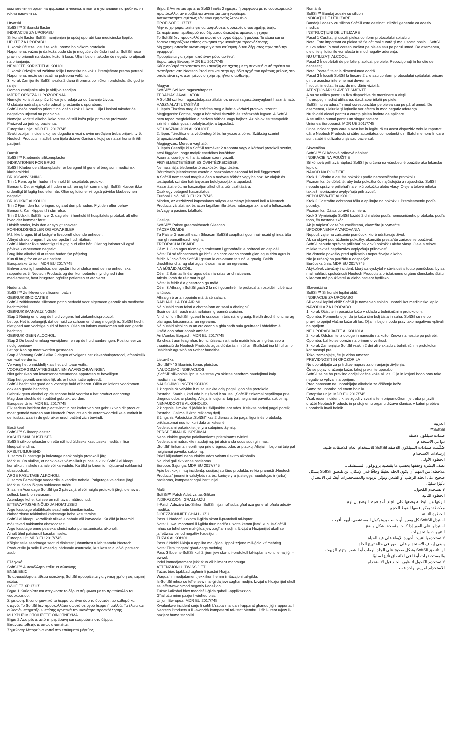компетентния орган на държавата членка, в която е установен потребителят и/или пациентът.
Hrvatski
SoftSil™ Silikonski flaster
INDIKACIJE ZA UPORABU
Silikonski flaster SoftSil namijenjen je općoj uporabi kao medicinsko ljepilo.
UPUTE ZA UPORABU
1. korak Očistite i osušite kožu prema bolničkom protokolu.
Napomena: važno je da koža bude što je moguće više čista i suha. SoftSil neće pravilno prionuti na vlažnu kožu ili kosu. Ulja i losioni također će negativno utjecati na prianjanje.
NEMOJTE KORISTITI ALKOHOL.
2. korak Odvojite od zaštitne folije i nanesite na kožu. Premještate prema potrebi.
Napomena: može se rezati na potrebnu veličinu.
3. korak Zamijenite SoftSil svaka 2 dana ili prema bolničkom protokolu, što god je ranije.
Odmah zamijenite ako je vidljivo zaprljan.
MJERE OPREZA I UPOZORENJA
Nemojte koristiti za pričvršćivanje uređaja za održavanje života.
U slučaju nadražaja kože odmah prestanite s uporabom.
SoftSil neće pravilno prionuti na vlažnu kožu ili kosu. Ulja i losioni također će negativno utjecati na prianjanje.
Nemojte koristiti alkohol kako biste očistili kožu prije primjene proizvoda.
Proizvod za jednog pacijenta.
Europska unija: MDR EU 2017/745
Svaki ozbiljan incident koji se dogodio u vezi s ovim uređajem treba prijaviti tvrtki Neotech Products i nadležnom tijelu države članice u kojoj se nalazi korisnik i/ili pacijent.
Dansk
SoftSil™ Klæbende silikoneplaster
INDIKATIONER FOR BRUG
SoftSil Klæbende silikoneplaster er beregnet til generel brug som medicinsk klæbemiddel.
BRUGSANVISNING
Trin 1 Rens og tør huden i henhold til hospitalets protokol.
Bemærk: Det er vigtigt, at huden er så ren og tør som muligt. SoftSil klæber ikke ordentligt til fugtig hud eller hår. Olier og lotioner vil også påvirke klæbeevnen negativt.
BRUG IKKE ALKOHOL.
Trin 2 Fjern den fra foringen, og sæt den på huden. Flyt den efter behov.
Bemærk: Kan klippes til i størrelse.
Trin 3 Udskift SoftSil hver 2. dag eller i henhold til hospitalets protokol, alt efter hvad der kommer først.
Udskift straks, hvis den er synligt snavset.
FORHOLDSREGLER OG ADVARSLER
Må ikke bruges til at fastgøre livsopretholdende enheder.
Afbryd straks brugen, hvis der opstår hudirritation.
SoftSil klæber ikke ordentligt til fugtig hud eller hår. Olier og lotioner vil også påvirke klæbeevnen negativt.
Brug ikke alkohol til at rense huden før påføring.
Kun til brug for en enkelt patient.
Europæiske Union: MDR EU 2017/745
Enhver alvorlig hændelse, der opstår i forbindelse med denne enhed, skal rapporteres til Neotech Products og den kompetente myndighed i den medlemsstat, hvor brugeren og/eller patienten er etableret.
Nederlands
SoftSil™ Zelfklevende siliconen patch
GEBRUIKSINDICATIES
SoftSil zelfklevende siliconen patch bedoeld voor algemeen gebruik als medische hechtmiddel.
GEBRUIKSAANWIJZINGEN
Stap 1 Reinig en droog de huid volgens het ziekenhuisprotocol.
Let op: Het is belangrijk dat de huid zo schoon en droog mogelijk is. SoftSil hecht niet goed aan vochtige huid of haren. Oliën en lotions voorkomen ook een goede hechting.
GEBRUIK GEEN ALCOHOL.
Stap 2 De beschermlaag verwijderen en op de huid aanbrengen. Positioneer zo nodig opnieuw.
Let op: Kan op maat worden gesneden.
Stap 3 Vervang SoftSil elke 2 dagen of volgens het ziekenhuisprotocol, afhankelijk van wat eerder is.
Vervang het onmiddellijk als het zichtbaar vuilis.
VOORZORGSMAATREGELEN EN WAARSCHUWINGEN
Niet gebruiken om levensondersteunende apparaten te beveiligen.
Stop het gebruik onmiddellijk als er huidirritatie optreedt.
SoftSil hecht niet goed aan vochtige huid of haren. Oliën en lotions voorkomen ook een goede hechting.
Gebruik geen alcohol op de schone huid voordat u het product aanbrengt.
Mag door slechts één patiënt gebruikt worden.
Europese Unie: MDR EU 2017/745
Elk serieus incident dat plaatsvindt in het kader van het gebruik van dit product, moet gemeld worden aan Neotech Products en de verantwoordelijke autoriteit in de lidstaat waarin de gebruiker en/of patiënt zich bevindt.
Eesti keel
SoftSil™ Silikoonplaaster
KASUTUSNÄIDUSTUSED
SoftSili silikoonplaaster on ette nähtud üldiseks kasutuseks meditsiinilise kleepvahendina.
KASUTUSJUHEND
1. samm Puhastage ja kuivatage nahk haigla protokolli järgi.
Märkus. On oluline, et nahk oleks võimalikult puhas ja kuiv. SoftSil ei kleepu korralikult niiskele nahale või karvadele. Ka õlid ja kreemid mõjutavad nakkumist ebasoodsalt.
ÄRGE KASUTAGE ALKOHOLI.
2. samm Eemaldage vooderdis ja kandke nahale. Paigutage vajaduse järgi.
Märkus. Saab lõigata sobivasse mõõtu.
3. samm Asendage SoftSil iga 2 päeva järel või haigla protokolli järgi, olenevalt sellest, kumb on varasem.
Asendage kohe, kui see on nähtavalt määrdunud.
ETTEVAATUSABINÕUD JA HOIATUSED
Ärge kasutage elutähtsate seadmete kinnitamiseks.
Nahaärrituse tekkimisel katkestage kohe kasutamine.
SoftSil ei kleepu korralikult niiskele nahale või karvadele. Ka õlid ja kreemid mõjutavad nakkumist ebasoodsalt.
Ärge kasutage enne pealekandmist naha puhastamiseks alkoholi.
Ainult ühel patsiendil kasutamiseks.
Euroopa Liit: MDR EU 2017/745
Kõigist selle seadmega seotud tõsistest juhtumitest tuleb teatada Neotech Productsile ja selle liikmesriigi pädevale asutusele, kus kasutaja ja/või patsient asub.
Ελληνικά
SoftSil™ Αυτοκόλλητο επίθεμα σιλικόνης
ΕΝΔΕΙΞΕΙΣ
Το αυτοκόλλητο επίθεμα σιλικόνης SoftSil προορίζεται για γενική χρήση ως ιατρική κόλλα.
ΟΔΗΓΙΕΣ ΧΡΗΣΗΣ
Βήμα 1 Καθαρίστε και στεγνώστε το δέρμα σύμφωνα με το πρωτόκολλο του νοσοκομείου.
Σημείωση: Είναι σημαντικό το δέρμα να είναι όσο το δυνατόν πιο καθαρό και στεγνό. Το SoftSil δεν προσκολλάται σωστά σε υγρό δέρμα ή μαλλιά. Τα έλαια και οι λοσιόν επηρεάζουν επίσης αρνητικά την ικανότητα προσκόλλησης.
ΜΗ ΧΡΗΣΙΜΟΠΟΙΗΣΕΤΕ ΟΙΝΟΠΝΕΥΜΑ.
Βήμα 2 Αφαιρέστε από τη μεμβράνη και εφαρμόστε στο δέρμα. Επανατοποθετήστε όπως απαιτείται.
Σημείωση: Μπορεί να κοπεί στο επιθυμητό μέγεθος.
Βήμα 3 Αντικαταστήστε το SoftSil κάθε 2 ημέρες ή σύμφωνα με το νοσοκομειακό πρωτόκολλο, αν προβλέπει αντικατάσταση νωρίτερα.
Αντικαταστήστε αμέσως εάν είναι εμφανώς λερωμένο.
ΠΡΟΕΙΔΟΠΟΙΗΣΕΙΣ
Μην το χρησιμοποιείτε για να ασφαλίσετε συσκευές υποστήριξης ζωής.
Σε περίπτωση ερεθισμού του δέρματος διακόψτε αμέσως τη χρήση.
Το SoftSil δεν προσκολλάται σωστά σε υγρό δέρμα ή μαλλιά. Τα έλαια και οι λοσιόν επηρεάζουν επίσης αρνητικά την ικανότητα προσκόλλησης.
Μη χρησιμοποιείτε οινόπνευμα για τον καθαρισμό του δέρματος πριν από την εφαρμογή.
Προορίζεται για χρήση από έναν μόνο ασθενή.
Ευρωπαϊκή Ένωση: MDR EU 2017/745
Κάθε σοβαρό περιστατικό που συνέβη σε σχέση με τη συσκευή αυτή πρέπει να αναφέρεται στη Neotech Products και στην αρμόδια αρχή του κράτους μέλους στο οποίο είναι εγκατεστημένος ο χρήστης ή/και ο ασθενής.
Magyar
SoftSil™ Szilikon ragasztótapasz
TERÁPIÁS JAVALLATOK
A SoftSil szilikon ragasztótapasz általános orvosi ragasztóanyagként használható.
HASZNÁLATI UTASÍTÁS
1. lépés Tisztítsa meg és szárítsa meg a bőrt a kórházi protokoll szerint.
Megjegyzés: Fontos, hogy a bőr minél tisztább és szárazabb legyen. A SoftSil nem tapad megfelelően a nedves bőrhöz vagy hajhoz. Az olajok és testápolók szintén hátrányosan befolyásolják a tapadást.
NE HASZNÁLJON ALKOHOLT.
2. lépés Távolítsa el a védőrétegről és helyezze a bőrre. Szükség szerint újrapozicionálható.
Megjegyzés: Méretre vágható.
3. lépés Cserélje ki a SoftSil terméket 2 naponta vagy a kórházi protokoll szerint, attól függően, hogy melyik esedékes korábban.
Azonnal cserélje ki, ha láthatóan szennyezett.
FIGYELMEZTETÉSEK ÉS ÓVINTÉZKEDÉSEK
Ne használja életfenntartó eszközök rögzítésére.
Bőrirritáció jelentkezése esetén a használatot azonnal fel kell függeszteni.
A SoftSil nem tapad megfelelően a nedves bőrhöz vagy hajhoz. Az olajok és testápolók szintén hátrányosan befolyásolják a tapadást.
Használat előtt ne használjon alkoholt a bőr tisztítására.
Csak egy betegnél használatos.
Európai Unió: MDR EU 2017/745
Minden, az eszközzel kapcsolatos súlyos eseményt jelenteni kell a Neotech Products vállalatnak és azon tagállam illetékes hatóságának, ahol a felhasználó és/vagy a páciens található.
Gaeilge
SoftSil™ Paiste greamaitheach Sileacan
TÁCSA ÚSÁIDE
Tá Paiste Greamaitheach Sileacan SoftSil ceaptha i gcomhair úsáid ghinearálta mar ghreamaitheach leighis.
TREORACHA ÚSÁIDE
Céim 1 Glan agus triomaigh craiceann i gcomhréir le prótacal an ospidéil.
Nóta: Tá sé tábhachtach go bhfuil an chraiceann chomh glan agus tirim agus is féidir. Ní chloífidh SoftSil i gceart le craiceann tais ná le gruaig. Beidh drochthionchar ag olaí agus lóiseanna ar an ngreamú.
NÁ hÚSÁID ALCÓIL.
Céim 2 Bain as línéar agus déan iarratas ar chraiceann.
Athshuíomh de réir mar is gá.
Nóta: Is féidir é a ghearradh go méid.
Céim 3 Athraigh SoftSil gach 2 lá nó i gcomhréir le prótacal an ospidéil, cibé acu is túisce.
Athraigh é ar an bpointe má tá sé salach.
RABHAIDH & FOLÁIRIMH
Ná húsáid chun feistí a chothaíonn an saol a dhaingniú.
Scoir de láithreach má tharlaíonn greannú craicinn.
Ní chloífidh SoftSil i gceart le craiceann tais ná le gruaig. Beidh drochthionchar ag olaí agus lóiseanna ar an ngreamú.
Ná húsáid alcól chun an craiceann a ghlanadh sula gcuirtear i bhfeidhm é.
Úsáid aon othar aonair amháin.
An tAontas Eorpach: MDR EU 2017/745
Ba cheart aon teagmhas tromchúiseach a tharla maidir leis an ngléas seo a thuairisciú do Neotech Products agus d'údarás inniúil an Bhallstáit ina bhfuil an t-úsáideoir agus/nó an t-othar bunaithe.
Lietuviškai
„SoftSil™" Silikoninis lipnus pleistras
NAUDOJIMO INDIKACIJOS
„SoftSil" silikoninis lipnus pleistras yra skirtas bendram naudojimui kaip medicininiai klijai.
NAUDOJIMO INSTRUKCIJOS
1 žingsnis Nuvalykite ir nusausinkite odą pagal ligoninės protokolą.
Pastaba: Svarbu, kad oda būtų švari ir sausa. „SoftSil" tinkamai neprilimpa prie drėgnos odos ar plaukų. Aliejai ir losjonai taip pat neigiamai paveiks sukibimą.
NENAUDOKITE ALKOHOLIO.
2 žingsnis Išimkite iš įdėklo ir užklijuokite ant odos. Keiskite padėtį pagal poreikį.
Pastaba: Galima iškirpti reikiamą dydį.
3 žingsnis Pakeiskite „SoftSil" kas 2 dienas arba pagal ligoninės protokolą, priklausomai nuo to, kuri data ankstesnė.
Nedelsdami pakeiskite, jei yra sutepimo žymių.
PERSPĖJIMAI IR ĮSPĖJIMAI
Nenaudokite gyvybę palaikantiems prietaisams tvirtinti.
Nedelsdami nutraukite naudojimą, jei atsiranda odos sudirginimas.
„SoftSil" tinkamai neprilimpa prie drėgnos odos ar plaukų. Aliejai ir losjonai taip pat neigiamai paveiks sukibimą.
Prieš klijuodami nenaudokite odos valymui skirto alkoholio.
Naudoti gali tik vienas pacientas.
Europos Sąjunga: MDR EU 2017/745
Apie bet kokį rimtą incidentą, susijusį su šiuo produktu, reikia pranešti „Neotech Products" įmonei ir valstybės narės, kurioje yra įsisteigęs naudotojas ir (arba) pacientas, kompetentingai institucijai.
Malti
SoftSil™ Patch Adeżiva tas-Silikon
INDIKAZZJONI GĦALL-UŻU
Il-Patch Adeżiva tas-Silikon SoftSil hija maħsuba għal użu ġenerali bħala adeżiv mediku.
DIREZZJONIJIET GĦALL-UŻU
Pass 1 Naddaf u xxotta il-ġilda skont il-protokoll tal-isptar.
Nota: Huwa importanti li l-ġilda tkun nadifa u xotta kemm jista' jkun. Is-SoftSil mhux se teħel sew mal-ġilda jew xagħar nedjin. Iż-żjut u l-lozjonijiet ukoll se jaffettwaw b'mod negattiv l-adeżjoni.
TUŻAX ALKOĦOL.
Pass 2 Neħħi l-kisja u applika mal-ġilda. Ippożizzjona mill-ġdid kif meħtieġ.
Nota: Tista' tinqata' għad-daqs meħtieġ.
Pass 3 Ibdel is-SoftSil kull 2 ijiem jew skont il-protokoll tal-isptar, skont liema jiġi l-ewwel.
Ibdel immedjatament jekk tkun viżibilment maħmuġa.
ATTENZJONI U TWISSIJIET
Tużax biex tqabbad tagħmir li jsostni l-ħajja.
Waqqaf immedjatament jekk ikun hemm irritazzjoni tal-ġilda.
Is-SoftSil mhux se teħel sew mal-ġilda jew xagħar nedjin. Iż-żjut u l-lozjonijiet ukoll se jaffettwaw b'mod negattiv l-adeżjoni.
Tużax l-alkoħol biex tnaddaf il-ġilda qabel l-applikazzjoni.
Għal użu minn pazjent wieħed biss.
Unjoni Ewropea: MDR EU 2017/745
Kwalunkwe incident serju li seħħ b'rabta ma' dan l-apparat għandu jiġi rrappurtat lil Neotech Products u lill-awtorità kompetenti tal-Istat Membru li fih l-utent u/jew il-pazjent huma stabbiliti.
Română
SoftSil™ Bandaj adeziv cu silicon
INDICAȚII DE UTILIZARE
Bandajul adeziv cu silicon SoftSil este destinat utilizării generale ca adeziv medical.
INSTRUCȚIUNI DE UTILIZARE
Pasul 1 Curățați și uscați pielea conform protocolului spitalului.
Notă: Este important ca pielea să fie cât mai curată și mai uscată posibil. SoftSil nu va adera în mod corespunzător pe pielea sau pe părul umed. De asemenea, uleiurile și loțiunile vor afecta în mod negativ aderența.
NU UTILIZAȚI ALCOOL.
Pasul 2 Îndepărtați de pe folie și aplicați pe piele. Repoziționați în funcție de necesități.
Notă: Poate fi tăiat la dimensiunea dorită.
Pasul 3 Înlocuiți SoftSil la fiecare 2 zile sau conform protocolului spitalului, oricare dintre acestea intervine mai devreme.
Înlocuiți imediat, în caz de murdărie vizibilă.
ATENȚIONĂRI ȘI AVERTISMENTE
A nu se utiliza pentru a fixa dispozitive de menținere a vieții.
Întrerupeți imediat utilizarea, dacă apar iritații pe piele.
SoftSil nu va adera în mod corespunzător pe pielea sau pe părul umed. De asemenea, uleiurile și loțiunile vor afecta în mod negativ aderența.
Nu folosiți alcool pentru a curăța pielea înainte de aplicare.
A se utiliza numai pentru un singur pacient.
Uniunea Europeană: MDR UE 2017/745
Orice incident grav care a avut loc în legătură cu acest dispozitiv trebuie raportat către Neotech Products și către autoritatea competentă din Statul membru în care sunt stabiliți utilizatorul și/ sau pacientul.
Slovenčina
SoftSil™ Silikónová príľnavá náplasť
INDIKÁCIE NA POUŽITIE
Silikónová príľnavá náplasť SoftSil je určená na všeobecné použitie ako lekárske lepidlo.
NÁVOD NA POUŽITIE
Krok 1 Očistite a osušte pokožku podľa nemocničného protokolu.
Poznámka: Je dôležité, aby bola pokožka čo najčistejšia a najsuchšia. SoftSil nebude správne priliehať na vlhkú pokožku alebo vlasy. Oleje a telové mlieka taktiež nepriaznivo ovplyvňujú priľnavosť.
NEPOUŽÍVAJTE ALKOHOL.
Krok 2 Odstráňte ochrannú fóliu a aplikujte na pokožku. Premiestnenie podľa potreby.
Poznámka: Dá sa upraviť na mieru.
Krok 3 Vymieňajte SoftSil každé 2 dni alebo podľa nemocničného protokolu, podľa toho, čo nastane skôr.
Ak je náplasť viditeľne znečistená, okamžite ju vymeňte.
UPOZORNENIA A VAROVANIA
Nepoužívajte na zaistenie pomôcok, ktoré udržiavajú život.
Ak sa objaví podráždenie pokožky, okamžite prestaňte zariadenie používať.
SoftSil nebude správne priliehať na vlhkú pokožku alebo vlasy. Oleje a telové mlieka taktiež nepriaznivo ovplyvňujú priľnavosť.
Na čistenie pokožky pred aplikáciou nepoužívajte alkohol.
Nie je určený na použitie u dospelých.
Európska únia: MDR EU 2017/745
Akýkoľvek závažný incident, ktorý sa vyskytol v súvislosti s touto pomôckou, by sa mal nahlásiť spoločnosti Neotech Products a príslušnému orgánu členského štátu, v ktorom má používateľ a/ alebo pacient bydlisko.
Slovenščina
SoftSil™ Silikonski lepilni obliž
INDIKACIJE ZA UPORABO
Silikonski lepilni obliž SoftSil je namenjen splošni uporabi kot medicinsko lepilo.
NAVODILA ZA UPORABO
1. korak Očistite in posušite kožo v skladu z bolnišničnim protokolom.
Opomba: Pomembno je, da je koža čim bolj čista in suha. SoftSil se ne bo pravilno oprijel vlažne kože ali las. Olja in losjoni bodo prav tako negativno vplivali na oprijem.
NE UPORABLJAJTE ALKOHOLA.
2. korak Odstranite iz obloge in nanesite na kožo. Znova namestite po potrebi.
Opomba: Lahko se obreže na primerno velikost.
3. korak Zamenjajte SoftSil vsakih 2 dni ali v skladu z bolnišničnim protokolom, kar nastopi prej.
Takoj zamenjajte, če je vidno umazan.
PREVIDNOSTI IN OPOZORILA
Ne uporabljajte za pritrditev naprav za ohranjanje življenja.
Če se pojavi draženje kože, takoj prekinite uporabo.
SoftSil se ne bo pravilno oprijel vlažne kože ali las. Olja in losjoni bodo prav tako negativno vplivali na oprijem.
Pred nanosom ne uporabljajte alkohola za čiščenje kože.
Samo za uporabo pri enem bolniku.
Evropska unija: MDR EU 2017/745
Vsak resen incident, ki se zgodi v zvezi s tem pripomočkom, je treba prijaviti družbi Neotech Products in pristojnemu organu države članice, v kateri prebiva uporabnik in/ali bolnik.
العربية
SoftSil™
ضمادة سيلكون لاصقة
دواعي الاستخدام
صُمِّمت ضمادات السيلكون اللاصقة SoftSil للاستخدام العام كلاصقات طبية.
إرشادات الاستخدام
الخطوة الأولى
نظف البشرة وجففها بحسب ما يقتضيه بروتوكول المستشفى.
ملاحظة: من المهم أن يكون الجلد نظيفًا وجافًا قدر الإمكان. لن تلتصق SoftSil بشكل صحيح على الجلد الرطب أو الشعر. وتؤثر الزيوت والمستحضرات أيضًا في الالتصاق تأثيرًا سلبيًا.
لا تستخدم الكحول.
الخطوة الثانية
انزعها من البطانة وضعها على الجلد. أعد ضبط الوضع إن لزم.
ملاحظة: يمكن قصها لضبط الحجم.
الخطوة الثالثة
استبدل SoftSil كل يومين أو حسب بروتوكول المستشفى، أيهما أقرب.
استبدلها على الفور إذا كانت متّسخة بشكل واضح.
التنبيهات والتحذيرات
لا تستخدمها لتثبيت أجهزة الإبقاء على قيد الحياة.
ينبغي إيقاف الاستخدام على الفور في حالة تهيج الجلد.
لن تلتصق SoftSil بشكل صحيح على الجلد الرطب أو الشعر. وتؤثر الزيوت والمستحضرات أيضًا في الالتصاق تأثيرًا سلبيًا.
لا تستخدم الكحول لتنظيف الجلد قبل الاستخدام
للاستخدام لمريض واحد فقط.